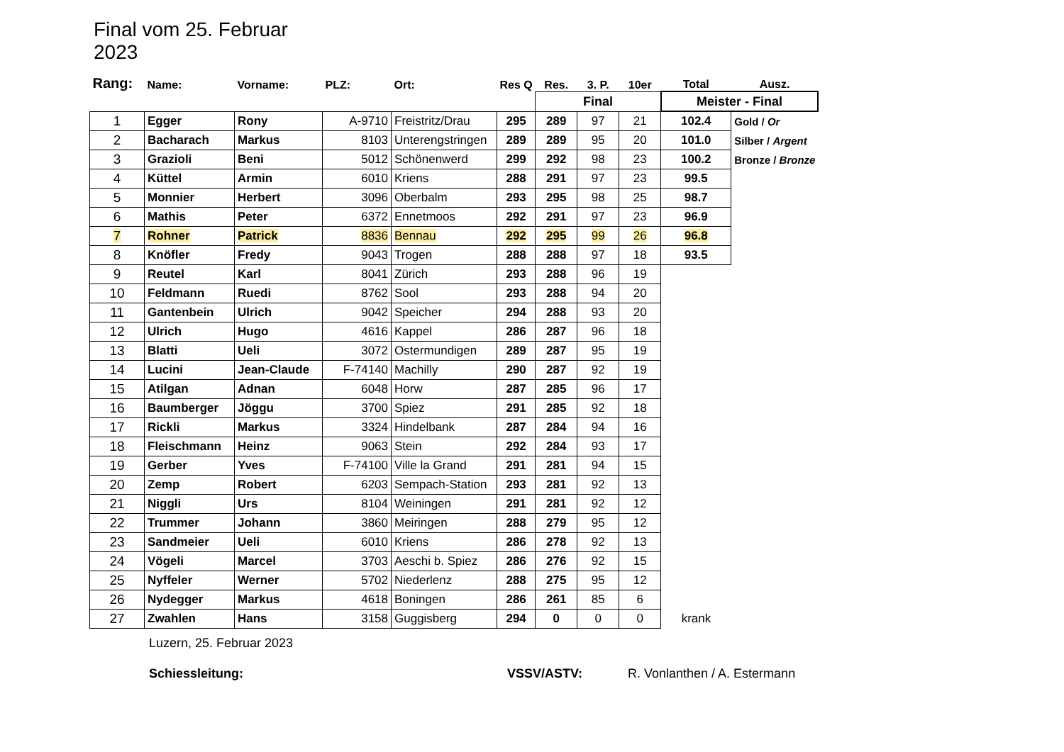Final vom 25. Februar 2023
| Rang: | Name: | Vorname: | PLZ: | Ort: | Res Q | Res. | 3. P. | 10er | Total | Ausz. |
| --- | --- | --- | --- | --- | --- | --- | --- | --- | --- | --- |
| | | | | | | Final | | | Meister - Final | |
| 1 | Egger | Rony | A-9710 | Freistritz/Drau | 295 | 289 | 97 | 21 | 102.4 | Gold / Or |
| 2 | Bacharach | Markus | 8103 | Unterengstringen | 289 | 289 | 95 | 20 | 101.0 | Silber / Argent |
| 3 | Grazioli | Beni | 5012 | Schönenwerd | 299 | 292 | 98 | 23 | 100.2 | Bronze / Bronze |
| 4 | Küttel | Armin | 6010 | Kriens | 288 | 291 | 97 | 23 | 99.5 | |
| 5 | Monnier | Herbert | 3096 | Oberbalm | 293 | 295 | 98 | 25 | 98.7 | |
| 6 | Mathis | Peter | 6372 | Ennetmoos | 292 | 291 | 97 | 23 | 96.9 | |
| 7 | Rohner | Patrick | 8836 | Bennau | 292 | 295 | 99 | 26 | 96.8 | |
| 8 | Knöfler | Fredy | 9043 | Trogen | 288 | 288 | 97 | 18 | 93.5 | |
| 9 | Reutel | Karl | 8041 | Zürich | 293 | 288 | 96 | 19 | | |
| 10 | Feldmann | Ruedi | 8762 | Sool | 293 | 288 | 94 | 20 | | |
| 11 | Gantenbein | Ulrich | 9042 | Speicher | 294 | 288 | 93 | 20 | | |
| 12 | Ulrich | Hugo | 4616 | Kappel | 286 | 287 | 96 | 18 | | |
| 13 | Blatti | Ueli | 3072 | Ostermundigen | 289 | 287 | 95 | 19 | | |
| 14 | Lucini | Jean-Claude | F-74140 | Machilly | 290 | 287 | 92 | 19 | | |
| 15 | Atilgan | Adnan | 6048 | Horw | 287 | 285 | 96 | 17 | | |
| 16 | Baumberger | Jöggu | 3700 | Spiez | 291 | 285 | 92 | 18 | | |
| 17 | Rickli | Markus | 3324 | Hindelbank | 287 | 284 | 94 | 16 | | |
| 18 | Fleischmann | Heinz | 9063 | Stein | 292 | 284 | 93 | 17 | | |
| 19 | Gerber | Yves | F-74100 | Ville la Grand | 291 | 281 | 94 | 15 | | |
| 20 | Zemp | Robert | 6203 | Sempach-Station | 293 | 281 | 92 | 13 | | |
| 21 | Niggli | Urs | 8104 | Weiningen | 291 | 281 | 92 | 12 | | |
| 22 | Trummer | Johann | 3860 | Meiringen | 288 | 279 | 95 | 12 | | |
| 23 | Sandmeier | Ueli | 6010 | Kriens | 286 | 278 | 92 | 13 | | |
| 24 | Vögeli | Marcel | 3703 | Aeschi b. Spiez | 286 | 276 | 92 | 15 | | |
| 25 | Nyffeler | Werner | 5702 | Niederlenz | 288 | 275 | 95 | 12 | | |
| 26 | Nydegger | Markus | 4618 | Boningen | 286 | 261 | 85 | 6 | | |
| 27 | Zwahlen | Hans | 3158 | Guggisberg | 294 | 0 | 0 | 0 | krank | |
Luzern, 25. Februar 2023
Schiessleitung: VSSV/ASTV: R. Vonlanthen / A. Estermann